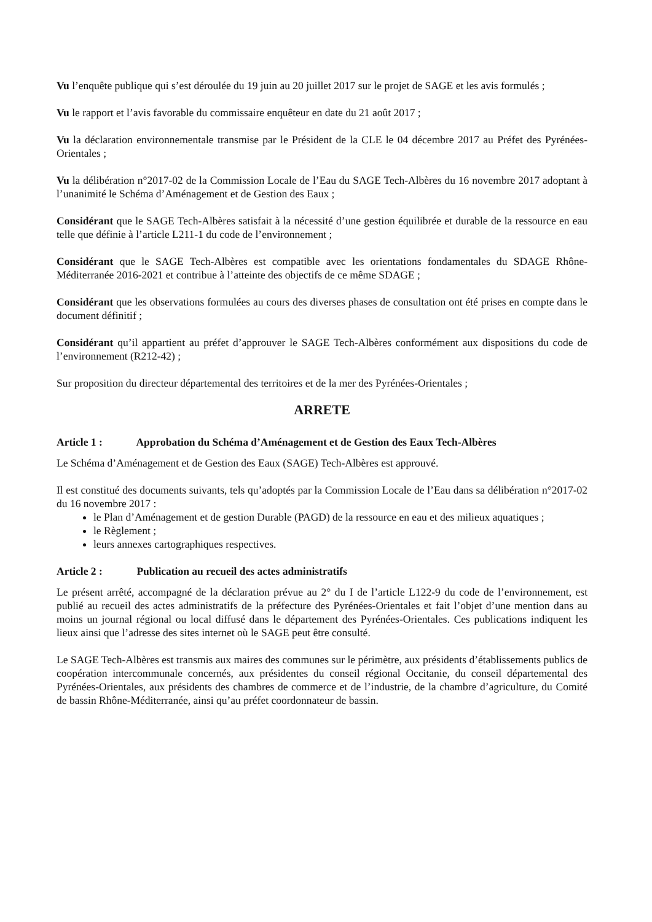Vu l’enquête publique qui s’est déroulée du 19 juin au 20 juillet 2017 sur le projet de SAGE et les avis formulés ;
Vu le rapport et l’avis favorable du commissaire enquêteur en date du 21 août 2017 ;
Vu la déclaration environnementale transmise par le Président de la CLE le 04 décembre 2017 au Préfet des Pyrénées-Orientales ;
Vu la délibération n°2017-02 de la Commission Locale de l’Eau du SAGE Tech-Albères du 16 novembre 2017 adoptant à l’unanimité le Schéma d’Aménagement et de Gestion des Eaux ;
Considérant que le SAGE Tech-Albères satisfait à la nécessité d’une gestion équilibrée et durable de la ressource en eau telle que définie à l’article L211-1 du code de l’environnement ;
Considérant que le SAGE Tech-Albères est compatible avec les orientations fondamentales du SDAGE Rhône-Méditerranée 2016-2021 et contribue à l’atteinte des objectifs de ce même SDAGE ;
Considérant que les observations formulées au cours des diverses phases de consultation ont été prises en compte dans le document définitif ;
Considérant qu’il appartient au préfet d’approuver le SAGE Tech-Albères conformément aux dispositions du code de l’environnement (R212-42) ;
Sur proposition du directeur départemental des territoires et de la mer des Pyrénées-Orientales ;
ARRETE
Article 1 : Approbation du Schéma d’Aménagement et de Gestion des Eaux Tech-Albères
Le Schéma d’Aménagement et de Gestion des Eaux (SAGE) Tech-Albères est approuvé.
Il est constitué des documents suivants, tels qu’adoptés par la Commission Locale de l’Eau dans sa délibération n°2017-02 du 16 novembre 2017 :
le Plan d’Aménagement et de gestion Durable (PAGD) de la ressource en eau et des milieux aquatiques ;
le Règlement ;
leurs annexes cartographiques respectives.
Article 2 : Publication au recueil des actes administratifs
Le présent arrêté, accompagné de la déclaration prévue au 2° du I de l’article L122-9 du code de l’environnement, est publié au recueil des actes administratifs de la préfecture des Pyrénées-Orientales et fait l’objet d’une mention dans au moins un journal régional ou local diffusé dans le département des Pyrénées-Orientales. Ces publications indiquent les lieux ainsi que l’adresse des sites internet où le SAGE peut être consulté.
Le SAGE Tech-Albères est transmis aux maires des communes sur le périmètre, aux présidents d’établissements publics de coopération intercommunale concernés, aux présidentes du conseil régional Occitanie, du conseil départemental des Pyrénées-Orientales, aux présidents des chambres de commerce et de l’industrie, de la chambre d’agriculture, du Comité de bassin Rhône-Méditerranée, ainsi qu’au préfet coordonnateur de bassin.